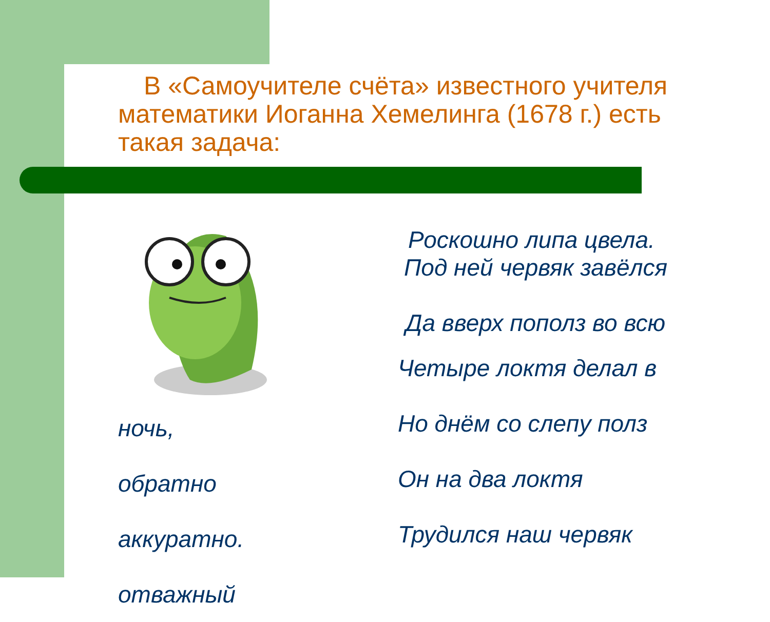В «Самоучителе счёта» известного учителя математики Иоганна Хемелинга (1678 г.) есть такая задача:
ночь,
обратно
аккуратно.
отважный
Роскошно липа цвела.
Под ней червяк завёлся
Да вверх пополз во всю
Четыре локтя делал в
Но днём со слепу полз
Он на два локтя
Трудился наш червяк